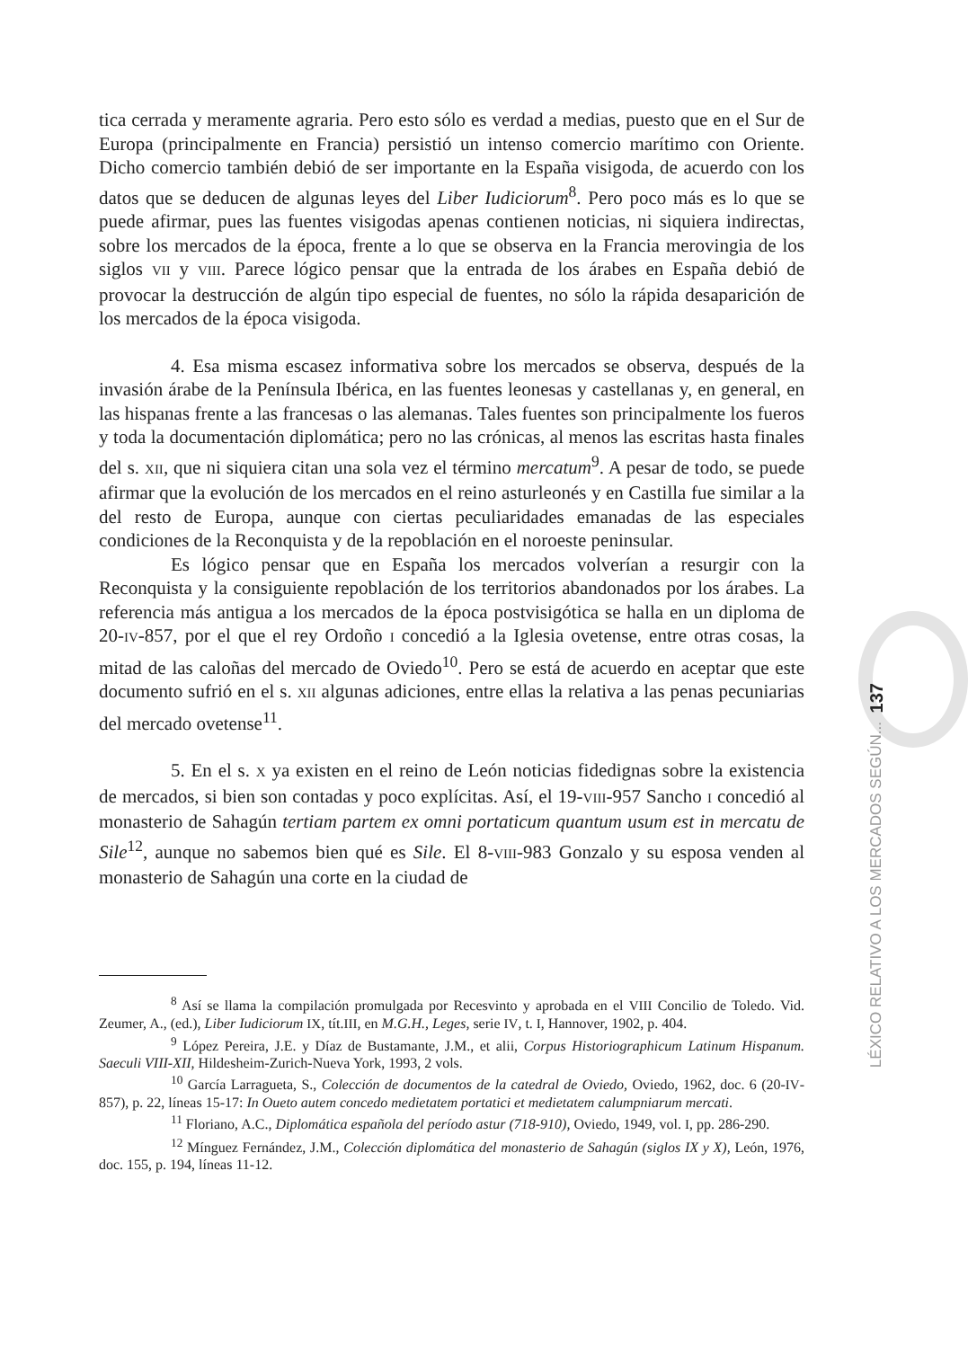tica cerrada y meramente agraria. Pero esto sólo es verdad a medias, puesto que en el Sur de Europa (principalmente en Francia) persistió un intenso comercio marítimo con Oriente. Dicho comercio también debió de ser importante en la España visigoda, de acuerdo con los datos que se deducen de algunas leyes del Liber Iudiciorum<sup>8</sup>. Pero poco más es lo que se puede afirmar, pues las fuentes visigodas apenas contienen noticias, ni siquiera indirectas, sobre los mercados de la época, frente a lo que se observa en la Francia merovingia de los siglos VII y VIII. Parece lógico pensar que la entrada de los árabes en España debió de provocar la destrucción de algún tipo especial de fuentes, no sólo la rápida desaparición de los mercados de la época visigoda.
4. Esa misma escasez informativa sobre los mercados se observa, después de la invasión árabe de la Península Ibérica, en las fuentes leonesas y castellanas y, en general, en las hispanas frente a las francesas o las alemanas. Tales fuentes son principalmente los fueros y toda la documentación diplomática; pero no las crónicas, al menos las escritas hasta finales del s. XII, que ni siquiera citan una sola vez el término mercatum<sup>9</sup>. A pesar de todo, se puede afirmar que la evolución de los mercados en el reino asturleonés y en Castilla fue similar a la del resto de Europa, aunque con ciertas peculiaridades emanadas de las especiales condiciones de la Reconquista y de la repoblación en el noroeste peninsular.
Es lógico pensar que en España los mercados volverían a resurgir con la Reconquista y la consiguiente repoblación de los territorios abandonados por los árabes. La referencia más antigua a los mercados de la época postvisigótica se halla en un diploma de 20-IV-857, por el que el rey Ordoño I concedió a la Iglesia ovetense, entre otras cosas, la mitad de las caloñas del mercado de Oviedo<sup>10</sup>. Pero se está de acuerdo en aceptar que este documento sufrió en el s. XII algunas adiciones, entre ellas la relativa a las penas pecuniarias del mercado ovetense<sup>11</sup>.
5. En el s. X ya existen en el reino de León noticias fidedignas sobre la existencia de mercados, si bien son contadas y poco explícitas. Así, el 19-VIII-957 Sancho I concedió al monasterio de Sahagún tertiam partem ex omni portaticum quantum usum est in mercatu de Sile<sup>12</sup>, aunque no sabemos bien qué es Sile. El 8-VIII-983 Gonzalo y su esposa venden al monasterio de Sahagún una corte en la ciudad de
<sup>8</sup> Así se llama la compilación promulgada por Recesvinto y aprobada en el VIII Concilio de Toledo. Vid. Zeumer, A., (ed.), Liber Iudiciorum IX, tít.III, en M.G.H., Leges, serie IV, t. I, Hannover, 1902, p. 404.
<sup>9</sup> López Pereira, J.E. y Díaz de Bustamante, J.M., et alii, Corpus Historiographicum Latinum Hispanum. Saeculi VIII-XII, Hildesheim-Zurich-Nueva York, 1993, 2 vols.
<sup>10</sup> García Larragueta, S., Colección de documentos de la catedral de Oviedo, Oviedo, 1962, doc. 6 (20-IV-857), p. 22, líneas 15-17: In Oueto autem concedo medietatem portatici et medietatem calumpniarum mercati.
<sup>11</sup> Floriano, A.C., Diplomática española del período astur (718-910), Oviedo, 1949, vol. I, pp. 286-290.
<sup>12</sup> Mínguez Fernández, J.M., Colección diplomática del monasterio de Sahagún (siglos IX y X), León, 1976, doc. 155, p. 194, líneas 11-12.
137
LÉXICO RELATIVO A LOS MERCADOS SEGÚN...